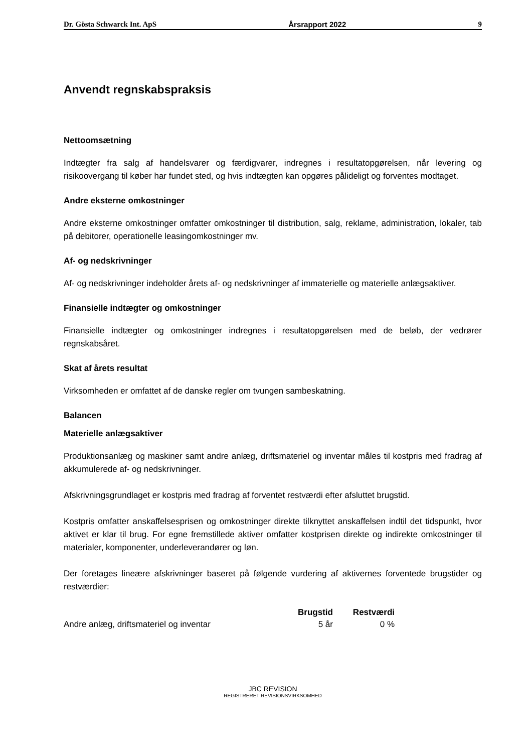Dr. Gösta Schwarck Int. ApS Årsrapport 2022 9
Anvendt regnskabspraksis
Nettoomsætning
Indtægter fra salg af handelsvarer og færdigvarer, indregnes i resultatopgørelsen, når levering og risikoovergang til køber har fundet sted, og hvis indtægten kan opgøres pålideligt og forventes modtaget.
Andre eksterne omkostninger
Andre eksterne omkostninger omfatter omkostninger til distribution, salg, reklame, administration, lokaler, tab på debitorer, operationelle leasingomkostninger mv.
Af- og nedskrivninger
Af- og nedskrivninger indeholder årets af- og nedskrivninger af immaterielle og materielle anlægsaktiver.
Finansielle indtægter og omkostninger
Finansielle indtægter og omkostninger indregnes i resultatopgørelsen med de beløb, der vedrører regnskabsåret.
Skat af årets resultat
Virksomheden er omfattet af de danske regler om tvungen sambeskatning.
Balancen
Materielle anlægsaktiver
Produktionsanlæg og maskiner samt andre anlæg, driftsmateriel og inventar måles til kostpris med fradrag af akkumulerede af- og nedskrivninger.
Afskrivningsgrundlaget er kostpris med fradrag af forventet restværdi efter afsluttet brugstid.
Kostpris omfatter anskaffelsesprisen og omkostninger direkte tilknyttet anskaffelsen indtil det tidspunkt, hvor aktivet er klar til brug. For egne fremstillede aktiver omfatter kostprisen direkte og indirekte omkostninger til materialer, komponenter, underleverandører og løn.
Der foretages lineære afskrivninger baseret på følgende vurdering af aktivernes forventede brugstider og restværdier:
| | Brugstid | Restværdi |
| --- | --- | --- |
| Andre anlæg, driftsmateriel og inventar | 5 år | 0 % |
JBC REVISION
REGISTRERET REVISIONSVIRKSOMHED